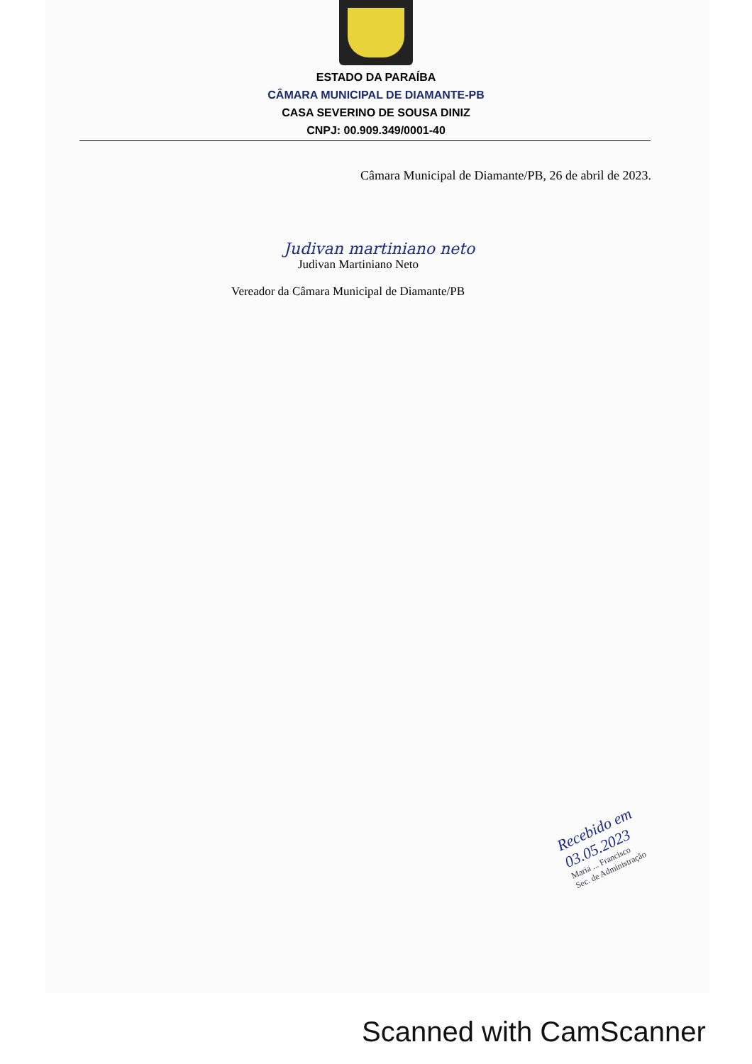ESTADO DA PARAÍBA
CÂMARA MUNICIPAL DE DIAMANTE-PB
CASA SEVERINO DE SOUSA DINIZ
CNPJ: 00.909.349/0001-40
Câmara Municipal de Diamante/PB, 26 de abril de 2023.
Judivan martiniano neto
Judivan Martiniano Neto
Vereador da Câmara Municipal de Diamante/PB
Recebido em 03.05.2023
Maria ... Francisco
Sec. de Administração
Scanned with CamScanner